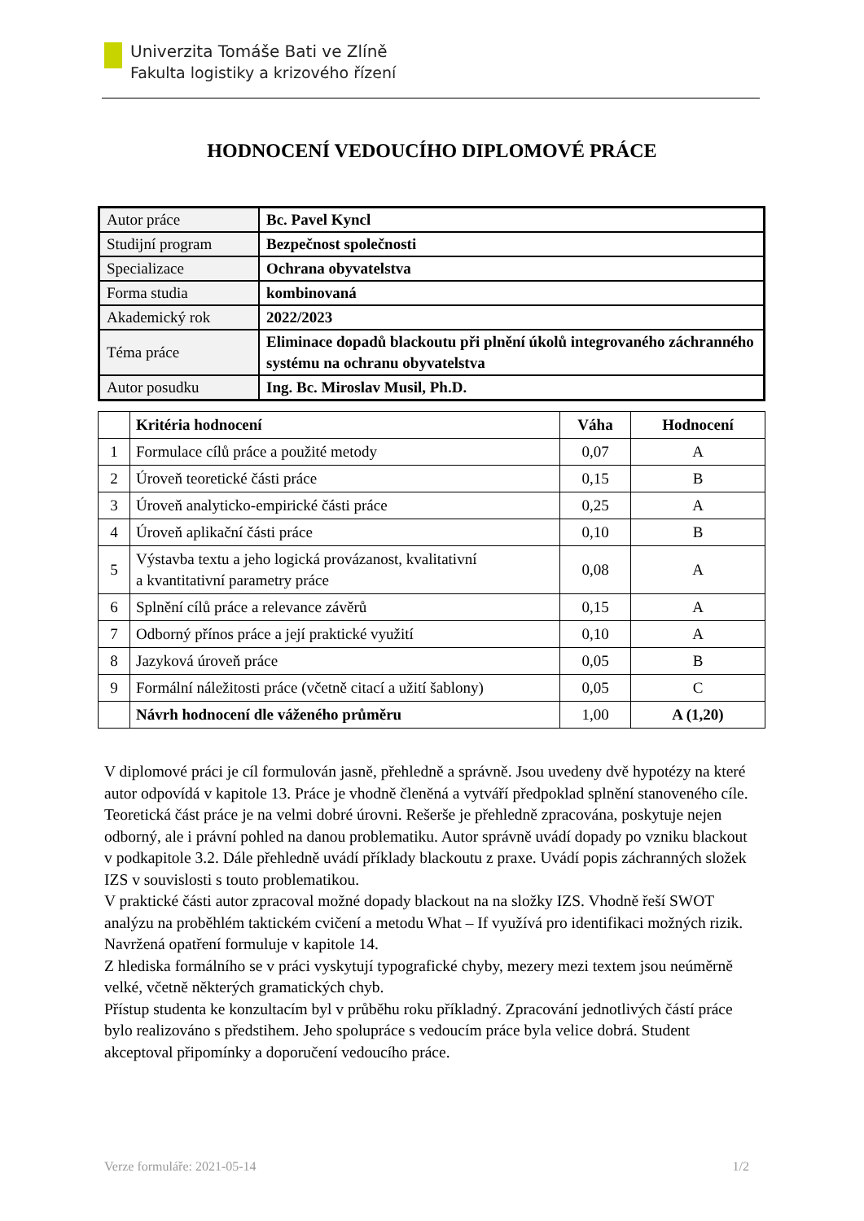Univerzita Tomáše Bati ve Zlíně
Fakulta logistiky a krizového řízení
HODNOCENÍ VEDOUCÍHO DIPLOMOVÉ PRÁCE
| Autor práce | Bc. Pavel Kyncl |
| Studijní program | Bezpečnost společnosti |
| Specializace | Ochrana obyvatelstva |
| Forma studia | kombinovaná |
| Akademický rok | 2022/2023 |
| Téma práce | Eliminace dopadů blackoutu při plnění úkolů integrovaného záchranného systému na ochranu obyvatelstva |
| Autor posudku | Ing. Bc. Miroslav Musil, Ph.D. |
| | Kritéria hodnocení | Váha | Hodnocení |
| --- | --- | --- | --- |
| 1 | Formulace cílů práce a použité metody | 0,07 | A |
| 2 | Úroveň teoretické části práce | 0,15 | B |
| 3 | Úroveň analyticko-empirické části práce | 0,25 | A |
| 4 | Úroveň aplikační části práce | 0,10 | B |
| 5 | Výstavba textu a jeho logická provázanost, kvalitativní a kvantitativní parametry práce | 0,08 | A |
| 6 | Splnění cílů práce a relevance závěrů | 0,15 | A |
| 7 | Odborný přínos práce a její praktické využití | 0,10 | A |
| 8 | Jazyková úroveň práce | 0,05 | B |
| 9 | Formální náležitosti práce (včetně citací a užití šablony) | 0,05 | C |
| | Návrh hodnocení dle váženého průměru | 1,00 | A (1,20) |
V diplomové práci je cíl formulován jasně, přehledně a správně. Jsou uvedeny dvě hypotézy na které autor odpovídá v kapitole 13. Práce je vhodně členěná a vytváří předpoklad splnění stanoveného cíle.
Teoretická část práce je na velmi dobré úrovni. Rešerše je přehledně zpracována, poskytuje nejen odborný, ale i právní pohled na danou problematiku. Autor správně uvádí dopady po vzniku blackout v podkapitole 3.2. Dále přehledně uvádí příklady blackoutu z praxe. Uvádí popis záchranných složek IZS v souvislosti s touto problematikou.
V praktické části autor zpracoval možné dopady blackout na na složky IZS. Vhodně řeší SWOT analýzu na proběhlém taktickém cvičení a metodu What – If využívá pro identifikaci možných rizik. Navržená opatření formuluje v kapitole 14.
Z hlediska formálního se v práci vyskytují typografické chyby, mezery mezi textem jsou neúměrně velké, včetně některých gramatických chyb.
Přístup studenta ke konzultacím byl v průběhu roku příkladný. Zpracování jednotlivých částí práce bylo realizováno s předstihem. Jeho spolupráce s vedoucím práce byla velice dobrá. Student akceptoval připomínky a doporučení vedoucího práce.
Verze formuláře: 2021-05-14 1/2